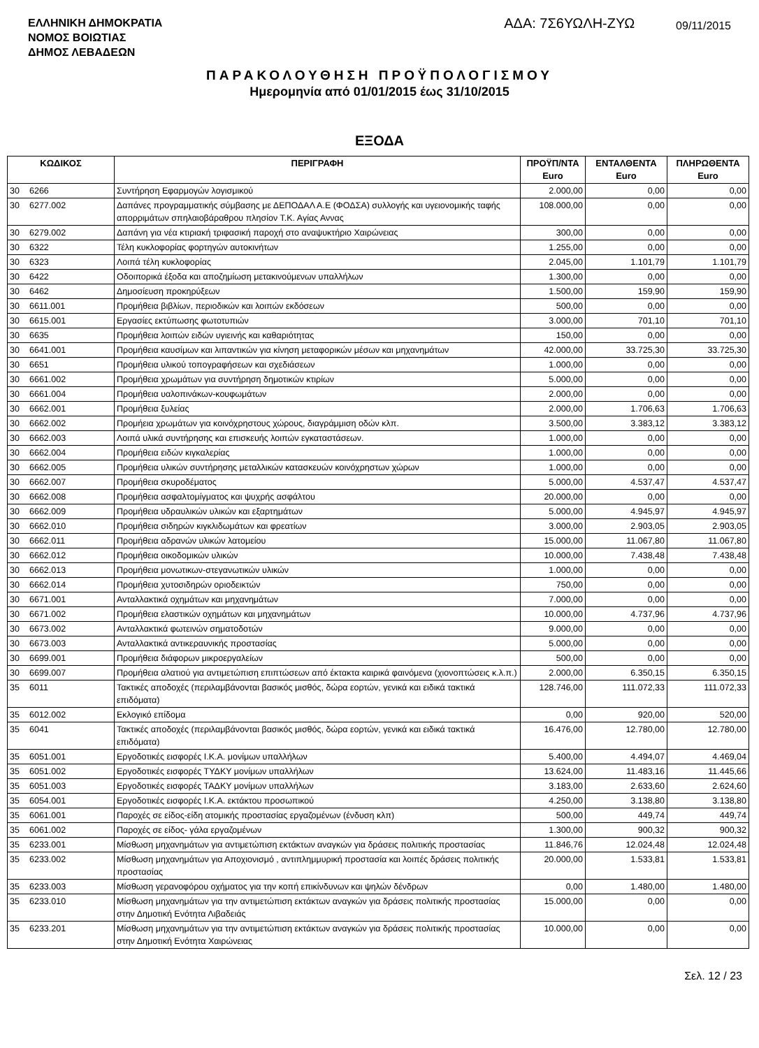ΕΛΛΗΝΙΚΗ ΔΗΜΟΚΡΑΤΙΑ
ΝΟΜΟΣ ΒΟΙΩΤΙΑΣ
ΔΗΜΟΣ ΛΕΒΑΔΕΩΝ
ΑΔΑ: 7Σ6ΥΩΛΗ-ΖΥΩ
09/11/2015
ΠΑΡΑΚΟΛΟΥΘΗΣΗ ΠΡΟΫΠΟΛΟΓΙΣΜΟΥ
Ημερομηνία από 01/01/2015 έως 31/10/2015
ΕΞΟΔΑ
| ΚΩΔΙΚΟΣ | | ΠΕΡΙΓΡΑΦΗ | ΠΡΟΫΠ/ΝΤΑ Euro | ΕΝΤΑΛΘΕΝΤΑ Euro | ΠΛΗΡΩΘΕΝΤΑ Euro |
| --- | --- | --- | --- | --- | --- |
| 30 | 6266 | Συντήρηση Εφαρμογών λογισμικού | 2.000,00 | 0,00 | 0,00 |
| 30 | 6277.002 | Δαπάνες προγραμματικής σύμβασης με ΔΕΠΟΔΑΛ Α.Ε (ΦΟΔΣΑ) συλλογής και υγειονομικής ταφής απορριμάτων σπηλαιοβάραθρου πλησίον Τ.Κ. Αγίας Αννας | 108.000,00 | 0,00 | 0,00 |
| 30 | 6279.002 | Δαπάνη για νέα κτιριακή τριφασική παροχή στο αναψυκτήριο Χαιρώνειας | 300,00 | 0,00 | 0,00 |
| 30 | 6322 | Τέλη κυκλοφορίας φορτηγών αυτοκινήτων | 1.255,00 | 0,00 | 0,00 |
| 30 | 6323 | Λοιπά τέλη κυκλοφορίας | 2.045,00 | 1.101,79 | 1.101,79 |
| 30 | 6422 | Οδοιπορικά έξοδα και αποζημίωση μετακινούμενων υπαλλήλων | 1.300,00 | 0,00 | 0,00 |
| 30 | 6462 | Δημοσίευση προκηρύξεων | 1.500,00 | 159,90 | 159,90 |
| 30 | 6611.001 | Προμήθεια βιβλίων, περιοδικών και λοιπών εκδόσεων | 500,00 | 0,00 | 0,00 |
| 30 | 6615.001 | Εργασίες εκτύπωσης φωτοτυπιών | 3.000,00 | 701,10 | 701,10 |
| 30 | 6635 | Προμήθεια λοιπών ειδών υγιεινής και καθαριότητας | 150,00 | 0,00 | 0,00 |
| 30 | 6641.001 | Προμήθεια καυσίμων και λιπαντικών για κίνηση μεταφορικών μέσων και μηχανημάτων | 42.000,00 | 33.725,30 | 33.725,30 |
| 30 | 6651 | Προμήθεια υλικού τοπογραφήσεων και σχεδιάσεων | 1.000,00 | 0,00 | 0,00 |
| 30 | 6661.002 | Προμήθεια χρωμάτων για συντήρηση δημοτικών κτιρίων | 5.000,00 | 0,00 | 0,00 |
| 30 | 6661.004 | Προμήθεια υαλοπινάκων-κουφωμάτων | 2.000,00 | 0,00 | 0,00 |
| 30 | 6662.001 | Προμήθεια ξυλείας | 2.000,00 | 1.706,63 | 1.706,63 |
| 30 | 6662.002 | Προμήεια χρωμάτων για κοινόχρηστους χώρους, διαγράμμιση οδών κλπ. | 3.500,00 | 3.383,12 | 3.383,12 |
| 30 | 6662.003 | Λοιπά υλικά συντήρησης και επισκευής λοιπών εγκαταστάσεων. | 1.000,00 | 0,00 | 0,00 |
| 30 | 6662.004 | Προμήθεια ειδών κιγκαλερίας | 1.000,00 | 0,00 | 0,00 |
| 30 | 6662.005 | Προμήθεια υλικών συντήρησης μεταλλικών κατασκευών κοινόχρηστων χώρων | 1.000,00 | 0,00 | 0,00 |
| 30 | 6662.007 | Προμήθεια σκυροδέματος | 5.000,00 | 4.537,47 | 4.537,47 |
| 30 | 6662.008 | Προμήθεια ασφαλτομίγματος και ψυχρής ασφάλτου | 20.000,00 | 0,00 | 0,00 |
| 30 | 6662.009 | Προμήθεια υδραυλικών υλικών και εξαρτημάτων | 5.000,00 | 4.945,97 | 4.945,97 |
| 30 | 6662.010 | Προμήθεια σιδηρών κιγκλιδωμάτων και φρεατίων | 3.000,00 | 2.903,05 | 2.903,05 |
| 30 | 6662.011 | Προμήθεια αδρανών υλικών λατομείου | 15.000,00 | 11.067,80 | 11.067,80 |
| 30 | 6662.012 | Προμήθεια οικοδομικών υλικών | 10.000,00 | 7.438,48 | 7.438,48 |
| 30 | 6662.013 | Προμήθεια μονωτικων-στεγανωτικών υλικών | 1.000,00 | 0,00 | 0,00 |
| 30 | 6662.014 | Προμήθεια χυτοσιδηρών οριοδεικτών | 750,00 | 0,00 | 0,00 |
| 30 | 6671.001 | Ανταλλακτικά οχημάτων και μηχανημάτων | 7.000,00 | 0,00 | 0,00 |
| 30 | 6671.002 | Προμήθεια ελαστικών οχημάτων και μηχανημάτων | 10.000,00 | 4.737,96 | 4.737,96 |
| 30 | 6673.002 | Ανταλλακτικά φωτεινών σηματοδοτών | 9.000,00 | 0,00 | 0,00 |
| 30 | 6673.003 | Ανταλλακτικά αντικεραυνικής προστασίας | 5.000,00 | 0,00 | 0,00 |
| 30 | 6699.001 | Προμήθεια διάφορων μικροεργαλείων | 500,00 | 0,00 | 0,00 |
| 30 | 6699.007 | Προμήθεια αλατιού για αντιμετώπιση επιπτώσεων από έκτακτα καιρικά φαινόμενα (χιονοπτώσεις κ.λ.π.) | 2.000,00 | 6.350,15 | 6.350,15 |
| 35 | 6011 | Τακτικές αποδοχές (περιλαμβάνονται βασικός μισθός, δώρα εορτών, γενικά και ειδικά τακτικά επιδόματα) | 128.746,00 | 111.072,33 | 111.072,33 |
| 35 | 6012.002 | Εκλογικό επίδομα | 0,00 | 920,00 | 520,00 |
| 35 | 6041 | Τακτικές αποδοχές (περιλαμβάνονται βασικός μισθός, δώρα εορτών, γενικά και ειδικά τακτικά επιδόματα) | 16.476,00 | 12.780,00 | 12.780,00 |
| 35 | 6051.001 | Εργοδοτικές εισφορές Ι.Κ.Α. μονίμων υπαλλήλων | 5.400,00 | 4.494,07 | 4.469,04 |
| 35 | 6051.002 | Εργοδοτικές εισφορές ΤΥΔΚΥ μονίμων υπαλλήλων | 13.624,00 | 11.483,16 | 11.445,66 |
| 35 | 6051.003 | Εργοδοτικές εισφορές ΤΑΔΚΥ μονίμων υπαλλήλων | 3.183,00 | 2.633,60 | 2.624,60 |
| 35 | 6054.001 | Εργοδοτικές εισφορές Ι.Κ.Α. εκτάκτου προσωπικού | 4.250,00 | 3.138,80 | 3.138,80 |
| 35 | 6061.001 | Παροχές σε είδος-είδη ατομικής προστασίας εργαζομένων (ένδυση κλπ) | 500,00 | 449,74 | 449,74 |
| 35 | 6061.002 | Παροχές σε είδος- γάλα εργαζομένων | 1.300,00 | 900,32 | 900,32 |
| 35 | 6233.001 | Μίσθωση μηχανημάτων για αντιμετώπιση εκτάκτων αναγκών για δράσεις πολιτικής προστασίας | 11.846,76 | 12.024,48 | 12.024,48 |
| 35 | 6233.002 | Μίσθωση μηχανημάτων για Αποχιονισμό , αντιπλημμυρική προστασία και λοιπές δράσεις πολιτικής προστασίας | 20.000,00 | 1.533,81 | 1.533,81 |
| 35 | 6233.003 | Μίσθωση γερανοφόρου οχήματος για την κοπή επικίνδυνων και ψηλών δένδρων | 0,00 | 1.480,00 | 1.480,00 |
| 35 | 6233.010 | Μίσθωση μηχανημάτων για την αντιμετώπιση εκτάκτων αναγκών για δράσεις πολιτικής προστασίας στην Δημοτική Ενότητα Λιβαδειάς | 15.000,00 | 0,00 | 0,00 |
| 35 | 6233.201 | Μίσθωση μηχανημάτων για την αντιμετώπιση εκτάκτων αναγκών για δράσεις πολιτικής προστασίας στην Δημοτική Ενότητα Χαιρώνειας | 10.000,00 | 0,00 | 0,00 |
Σελ. 12 / 23